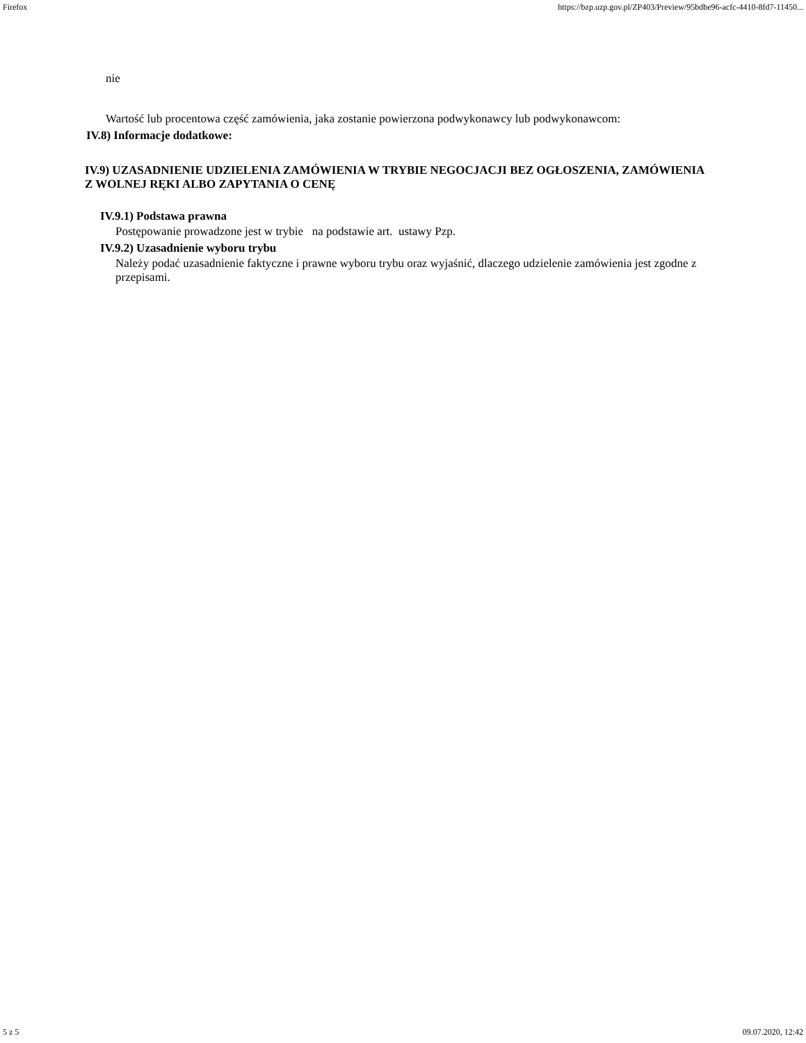Firefox https://bzp.uzp.gov.pl/ZP403/Preview/95bdbe96-acfc-4410-8fd7-11450...
nie
Wartość lub procentowa część zamówienia, jaka zostanie powierzona podwykonawcy lub podwykonawcom:
IV.8) Informacje dodatkowe:
IV.9) UZASADNIENIE UDZIELENIA ZAMÓWIENIA W TRYBIE NEGOCJACJI BEZ OGŁOSZENIA, ZAMÓWIENIA Z WOLNEJ RĘKI ALBO ZAPYTANIA O CENĘ
IV.9.1) Podstawa prawna
Postępowanie prowadzone jest w trybie na podstawie art. ustawy Pzp.
IV.9.2) Uzasadnienie wyboru trybu
Należy podać uzasadnienie faktyczne i prawne wyboru trybu oraz wyjaśnić, dlaczego udzielenie zamówienia jest zgodne z przepisami.
5 z 5 09.07.2020, 12:42